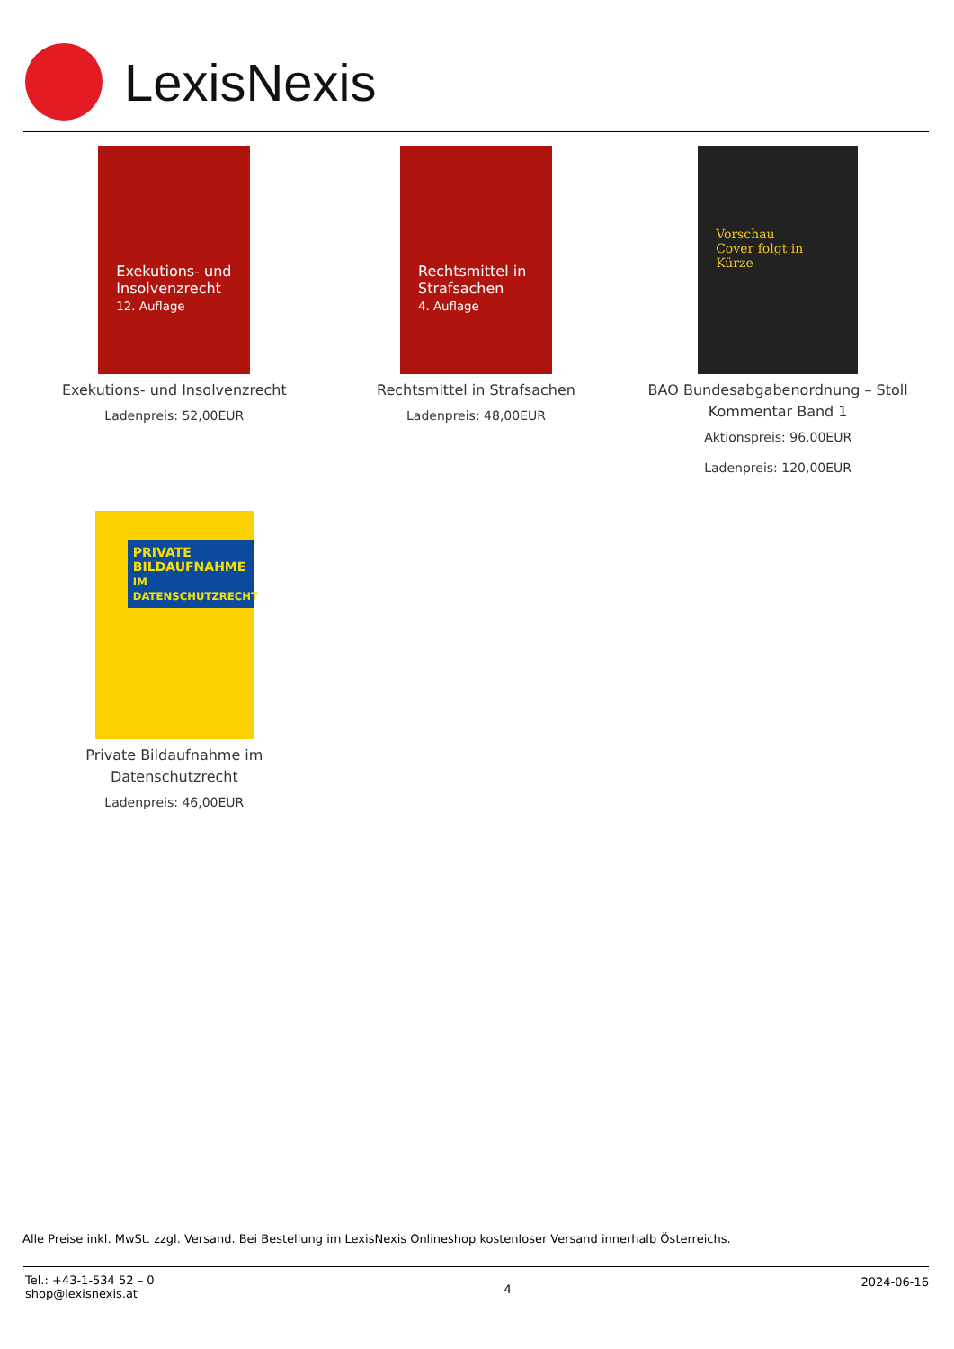LexisNexis
Exekutions- und Insolvenzrecht
12. Auflage
Exekutions- und Insolvenzrecht
Ladenpreis: 52,00EUR
Rechtsmittel in Strafsachen
4. Auflage
Rechtsmittel in Strafsachen
Ladenpreis: 48,00EUR
Vorschau
Cover folgt in Kürze
BAO Bundesabgabenordnung – Stoll Kommentar Band 1
Aktionspreis: 96,00EUR
Ladenpreis: 120,00EUR
PRIVATE BILDAUFNAHME
IM DATENSCHUTZRECHT
Private Bildaufnahme im Datenschutzrecht
Ladenpreis: 46,00EUR
Alle Preise inkl. MwSt. zzgl. Versand. Bei Bestellung im LexisNexis Onlineshop kostenloser Versand innerhalb Österreichs.
Tel.: +43-1-534 52 – 0
shop@lexisnexis.at
4
2024-06-16